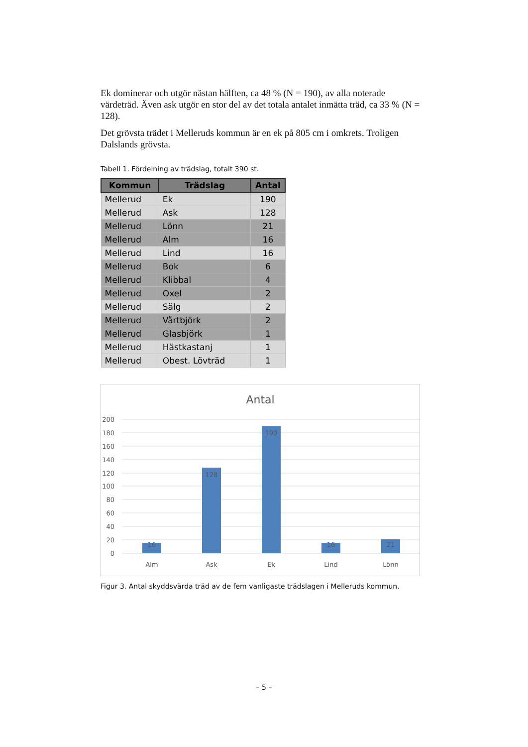Ek dominerar och utgör nästan hälften, ca 48 % (N = 190), av alla noterade värdeträd. Även ask utgör en stor del av det totala antalet inmätta träd, ca 33 % (N = 128).
Det grövsta trädet i Melleruds kommun är en ek på 805 cm i omkrets. Troligen Dalslands grövsta.
Tabell 1. Fördelning av trädslag, totalt 390 st.
| Kommun | Trädslag | Antal |
| --- | --- | --- |
| Mellerud | Ek | 190 |
| Mellerud | Ask | 128 |
| Mellerud | Lönn | 21 |
| Mellerud | Alm | 16 |
| Mellerud | Lind | 16 |
| Mellerud | Bok | 6 |
| Mellerud | Klibbal | 4 |
| Mellerud | Oxel | 2 |
| Mellerud | Sälg | 2 |
| Mellerud | Vårtbjörk | 2 |
| Mellerud | Glasbjörk | 1 |
| Mellerud | Hästkastanj | 1 |
| Mellerud | Obest. Lövträd | 1 |
Antal
200
180
160
140
120
100
80
60
40
20
0
16
128
190
16
21
Alm
Ask
Ek
Lind
Lönn
Figur 3. Antal skyddsvärda träd av de fem vanligaste trädslagen i Melleruds kommun.
– 5 –